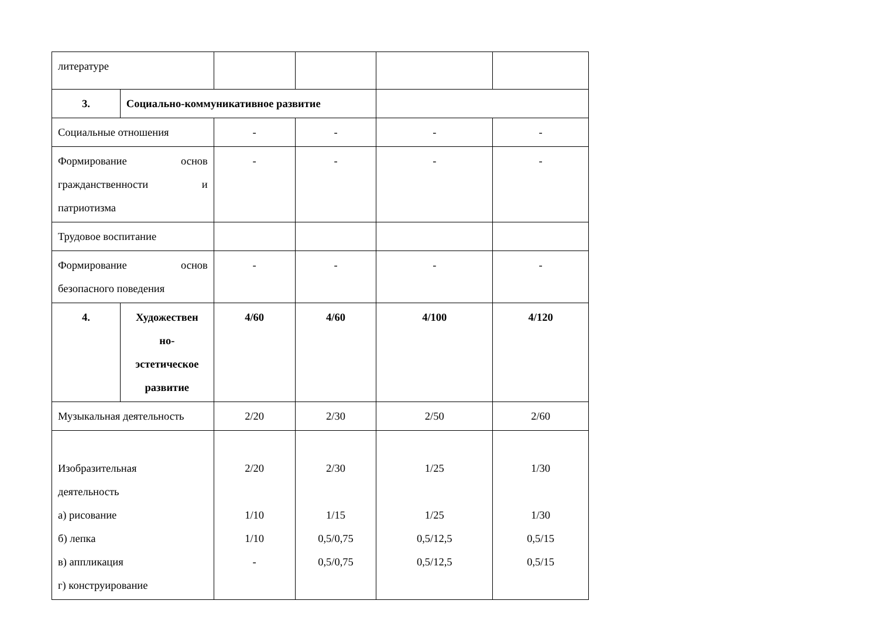| литературе | | | | | |
| 3. | Социально-коммуникативное развитие | | | | |
| Социальные отношения | | - | - | - | - |
| Формирование основ гражданственности и патриотизма | | - | - | - | - |
| Трудовое воспитание | | | | | |
| Формирование основ безопасного поведения | | - | - | - | - |
| 4. | Художествен но- эстетическое развитие | 4/60 | 4/60 | 4/100 | 4/120 |
| Музыкальная деятельность | | 2/20 | 2/30 | 2/50 | 2/60 |
| Изобразительная деятельность а) рисование б) лепка в) аппликация г) конструирование | | 2/20 1/10 1/10 - | 2/30 1/15 0,5/0,75 0,5/0,75 | 1/25 1/25 0,5/12,5 0,5/12,5 | 1/30 1/30 0,5/15 0,5/15 |